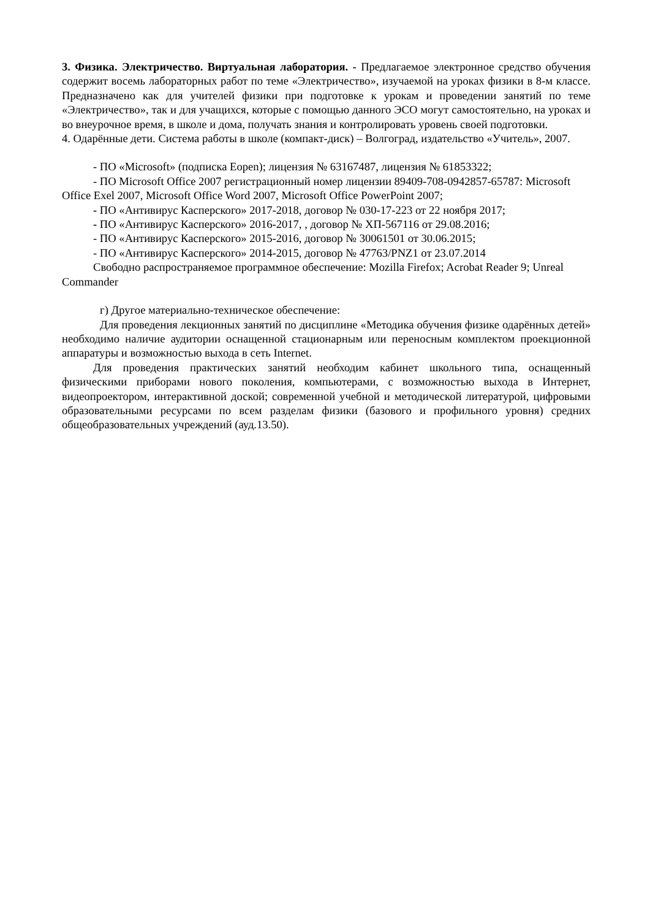3. Физика. Электричество. Виртуальная лаборатория. - Предлагаемое электронное средство обучения содержит восемь лабораторных работ по теме «Электричество», изучаемой на уроках физики в 8-м классе. Предназначено как для учителей физики при подготовке к урокам и проведении занятий по теме «Электричество», так и для учащихся, которые с помощью данного ЭСО могут самостоятельно, на уроках и во внеурочное время, в школе и дома, получать знания и контролировать уровень своей подготовки.
4. Одарённые дети. Система работы в школе (компакт-диск) – Волгоград, издательство «Учитель», 2007.
- ПО «Microsoft» (подписка Eopen); лицензия № 63167487, лицензия № 61853322;
- ПО Microsoft Office 2007 регистрационный номер лицензии 89409-708-0942857-65787: Microsoft Office Exel 2007, Microsoft Office Word 2007, Microsoft Office PowerPoint 2007;
- ПО «Антивирус Касперского» 2017-2018, договор № 030-17-223 от 22 ноября 2017;
- ПО «Антивирус Касперского» 2016-2017, , договор № ХП-567116 от 29.08.2016;
- ПО «Антивирус Касперского» 2015-2016, договор № 30061501 от 30.06.2015;
- ПО «Антивирус Касперского» 2014-2015, договор № 47763/PNZ1 от 23.07.2014
Свободно распространяемое программное обеспечение: Mozilla Firefox; Acrobat Reader 9; Unreal Commander
г) Другое материально-техническое обеспечение:
Для проведения лекционных занятий по дисциплине «Методика обучения физике одарённых детей» необходимо наличие аудитории оснащенной стационарным или переносным комплектом проекционной аппаратуры и возможностью выхода в сеть Internet.
Для проведения практических занятий необходим кабинет школьного типа, оснащенный физическими приборами нового поколения, компьютерами, с возможностью выхода в Интернет, видеопроектором, интерактивной доской; современной учебной и методической литературой, цифровыми образовательными ресурсами по всем разделам физики (базового и профильного уровня) средних общеобразовательных учреждений (ауд.13.50).